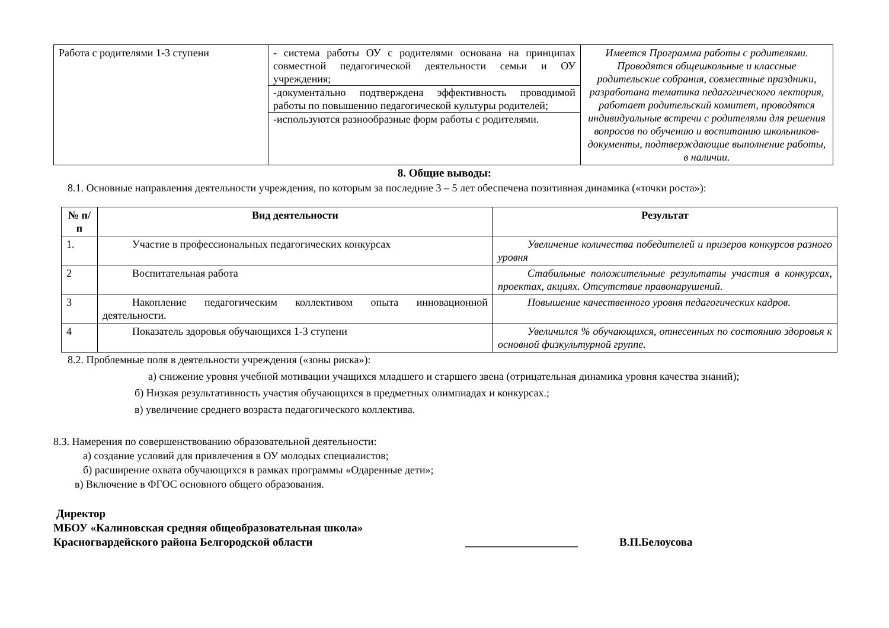| Работа с родителями 1-3 ступени | - система работы ОУ с родителями основана на принципах совместной педагогической деятельности семьи и ОУ учреждения; -документально подтверждена эффективность проводимой работы по повышению педагогической культуры родителей; -используются разнообразные форм работы с родителями. | Имеется Программа работы с родителями. Проводятся общешкольные и классные родительские собрания, совместные праздники, разработана тематика педагогического лектория, работает родительский комитет, проводятся индивидуальные встречи с родителями для решения вопросов по обучению и воспитанию школьников- документы, подтверждающие выполнение работы, в наличии. |
8. Общие выводы:
8.1. Основные направления деятельности учреждения, по которым за последние 3 – 5 лет обеспечена позитивная динамика («точки роста»):
| № п/п | Вид деятельности | Результат |
| --- | --- | --- |
| 1. | Участие в профессиональных педагогических конкурсах | Увеличение количества победителей и призеров конкурсов разного уровня |
| 2 | Воспитательная работа | Стабильные положительные результаты участия в конкурсах, проектах, акциях. Отсутствие правонарушений. |
| 3 | Накопление педагогическим коллективом опыта инновационной деятельности. | Повышение качественного уровня педагогических кадров. |
| 4 | Показатель здоровья обучающихся 1-3 ступени | Увеличился % обучающихся, отнесенных по состоянию здоровья к основной физкультурной группе. |
8.2. Проблемные поля в деятельности учреждения («зоны риска»):
а) снижение уровня учебной мотивации учащихся младшего и старшего звена (отрицательная динамика уровня качества знаний);
б) Низкая результативность участия обучающихся в предметных олимпиадах и конкурсах.;
в) увеличение среднего возраста педагогического коллектива.
8.3. Намерения по совершенствованию образовательной деятельности:
а) создание условий для привлечения в ОУ молодых специалистов;
б) расширение охвата обучающихся в рамках программы «Одаренные дети»;
в) Включение в ФГОС основного общего образования.
Директор
МБОУ «Калиновская средняя общеобразовательная школа»
Красногвардейского района Белгородской области ____________________ В.П.Белоусова